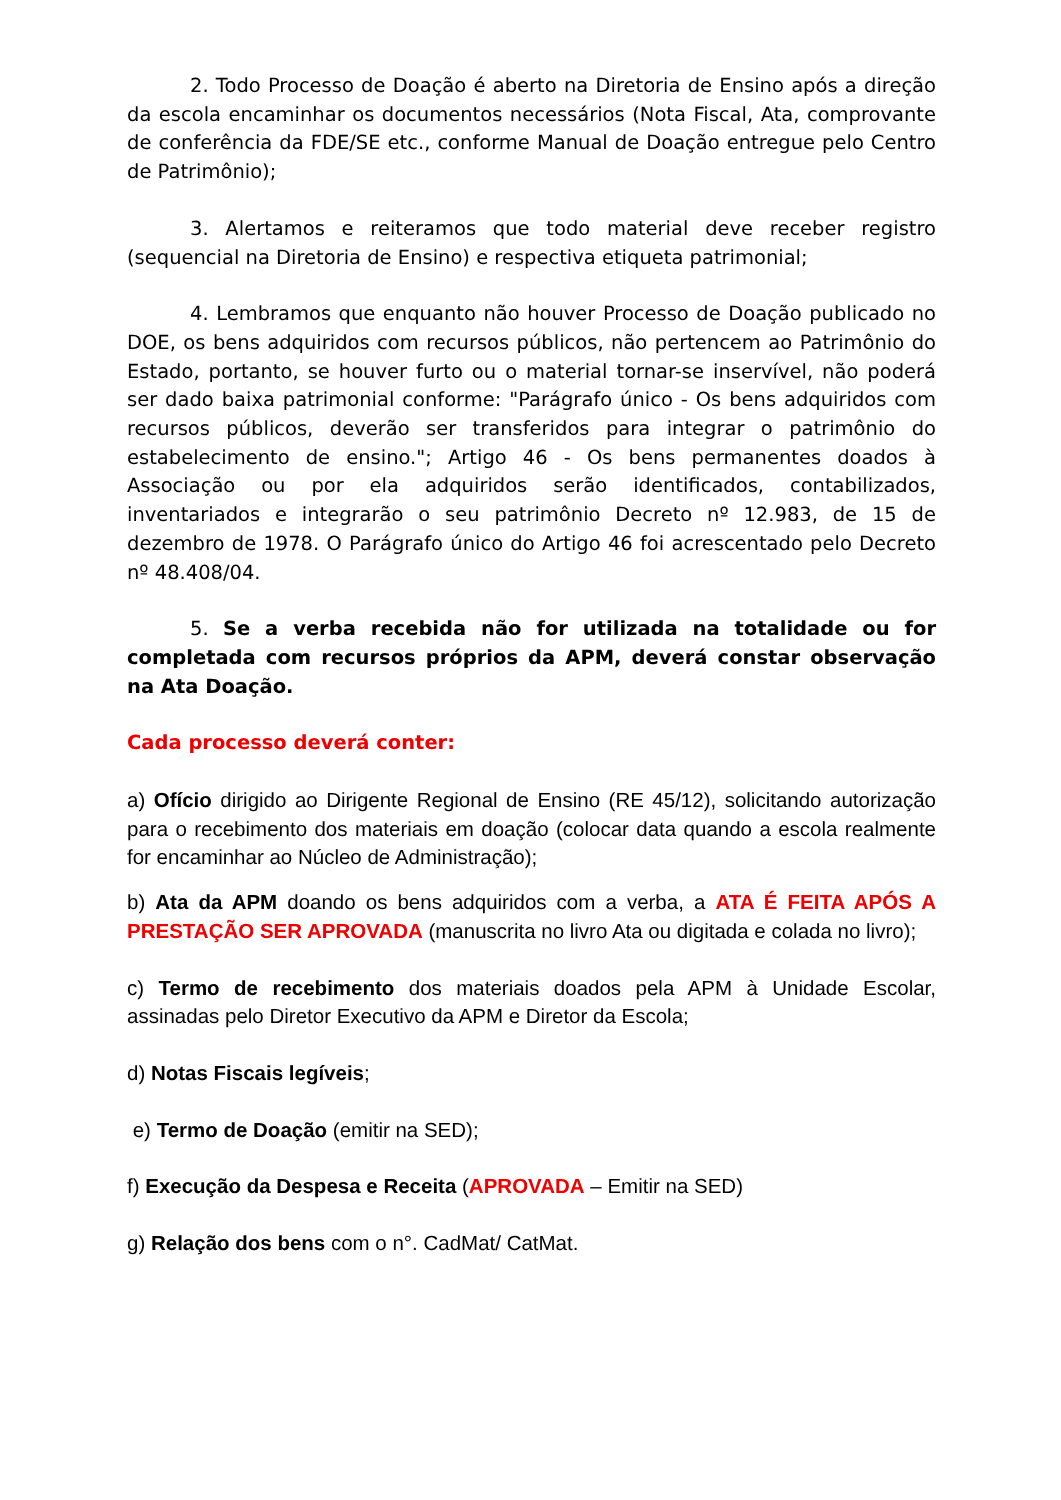2. Todo Processo de Doação é aberto na Diretoria de Ensino após a direção da escola encaminhar os documentos necessários (Nota Fiscal, Ata, comprovante de conferência da FDE/SE etc., conforme Manual de Doação entregue pelo Centro de Patrimônio);
3. Alertamos e reiteramos que todo material deve receber registro (sequencial na Diretoria de Ensino) e respectiva etiqueta patrimonial;
4. Lembramos que enquanto não houver Processo de Doação publicado no DOE, os bens adquiridos com recursos públicos, não pertencem ao Patrimônio do Estado, portanto, se houver furto ou o material tornar-se inservível, não poderá ser dado baixa patrimonial conforme: "Parágrafo único - Os bens adquiridos com recursos públicos, deverão ser transferidos para integrar o patrimônio do estabelecimento de ensino."; Artigo 46 - Os bens permanentes doados à Associação ou por ela adquiridos serão identificados, contabilizados, inventariados e integrarão o seu patrimônio Decreto nº 12.983, de 15 de dezembro de 1978. O Parágrafo único do Artigo 46 foi acrescentado pelo Decreto nº 48.408/04.
5. Se a verba recebida não for utilizada na totalidade ou for completada com recursos próprios da APM, deverá constar observação na Ata Doação.
Cada processo deverá conter:
a) Ofício dirigido ao Dirigente Regional de Ensino (RE 45/12), solicitando autorização para o recebimento dos materiais em doação (colocar data quando a escola realmente for encaminhar ao Núcleo de Administração);
b) Ata da APM doando os bens adquiridos com a verba, a ATA É FEITA APÓS A PRESTAÇÃO SER APROVADA (manuscrita no livro Ata ou digitada e colada no livro);
c) Termo de recebimento dos materiais doados pela APM à Unidade Escolar, assinadas pelo Diretor Executivo da APM e Diretor da Escola;
d) Notas Fiscais legíveis;
e) Termo de Doação (emitir na SED);
f) Execução da Despesa e Receita (APROVADA – Emitir na SED)
g) Relação dos bens com o n°. CadMat/ CatMat.